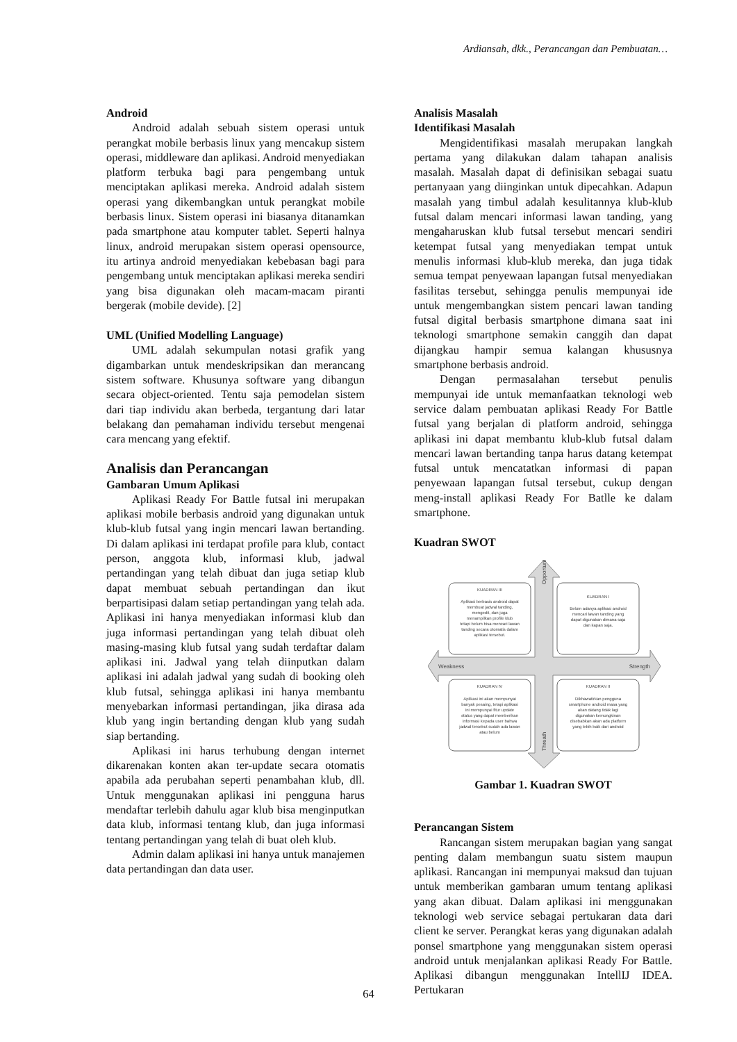Ardiansah, dkk., Perancangan dan Pembuatan…
Android
Android adalah sebuah sistem operasi untuk perangkat mobile berbasis linux yang mencakup sistem operasi, middleware dan aplikasi. Android menyediakan platform terbuka bagi para pengembang untuk menciptakan aplikasi mereka. Android adalah sistem operasi yang dikembangkan untuk perangkat mobile berbasis linux. Sistem operasi ini biasanya ditanamkan pada smartphone atau komputer tablet. Seperti halnya linux, android merupakan sistem operasi opensource, itu artinya android menyediakan kebebasan bagi para pengembang untuk menciptakan aplikasi mereka sendiri yang bisa digunakan oleh macam-macam piranti bergerak (mobile devide). [2]
UML (Unified Modelling Language)
UML adalah sekumpulan notasi grafik yang digambarkan untuk mendeskripsikan dan merancang sistem software. Khusunya software yang dibangun secara object-oriented. Tentu saja pemodelan sistem dari tiap individu akan berbeda, tergantung dari latar belakang dan pemahaman individu tersebut mengenai cara mencang yang efektif.
Analisis dan Perancangan
Gambaran Umum Aplikasi
Aplikasi Ready For Battle futsal ini merupakan aplikasi mobile berbasis android yang digunakan untuk klub-klub futsal yang ingin mencari lawan bertanding. Di dalam aplikasi ini terdapat profile para klub, contact person, anggota klub, informasi klub, jadwal pertandingan yang telah dibuat dan juga setiap klub dapat membuat sebuah pertandingan dan ikut berpartisipasi dalam setiap pertandingan yang telah ada. Aplikasi ini hanya menyediakan informasi klub dan juga informasi pertandingan yang telah dibuat oleh masing-masing klub futsal yang sudah terdaftar dalam aplikasi ini. Jadwal yang telah diinputkan dalam aplikasi ini adalah jadwal yang sudah di booking oleh klub futsal, sehingga aplikasi ini hanya membantu menyebarkan informasi pertandingan, jika dirasa ada klub yang ingin bertanding dengan klub yang sudah siap bertanding.
Aplikasi ini harus terhubung dengan internet dikarenakan konten akan ter-update secara otomatis apabila ada perubahan seperti penambahan klub, dll. Untuk menggunakan aplikasi ini pengguna harus mendaftar terlebih dahulu agar klub bisa menginputkan data klub, informasi tentang klub, dan juga informasi tentang pertandingan yang telah di buat oleh klub.
Admin dalam aplikasi ini hanya untuk manajemen data pertandingan dan data user.
Analisis Masalah
Identifikasi Masalah
Mengidentifikasi masalah merupakan langkah pertama yang dilakukan dalam tahapan analisis masalah. Masalah dapat di definisikan sebagai suatu pertanyaan yang diinginkan untuk dipecahkan. Adapun masalah yang timbul adalah kesulitannya klub-klub futsal dalam mencari informasi lawan tanding, yang mengaharuskan klub futsal tersebut mencari sendiri ketempat futsal yang menyediakan tempat untuk menulis informasi klub-klub mereka, dan juga tidak semua tempat penyewaan lapangan futsal menyediakan fasilitas tersebut, sehingga penulis mempunyai ide untuk mengembangkan sistem pencari lawan tanding futsal digital berbasis smartphone dimana saat ini teknologi smartphone semakin canggih dan dapat dijangkau hampir semua kalangan khususnya smartphone berbasis android.
Dengan permasalahan tersebut penulis mempunyai ide untuk memanfaatkan teknologi web service dalam pembuatan aplikasi Ready For Battle futsal yang berjalan di platform android, sehingga aplikasi ini dapat membantu klub-klub futsal dalam mencari lawan bertanding tanpa harus datang ketempat futsal untuk mencatatkan informasi di papan penyewaan lapangan futsal tersebut, cukup dengan meng-install aplikasi Ready For Batlle ke dalam smartphone.
Kuadran SWOT
KUADRAN III
Aplikasi berbasis android dapat
membuat jadwal tanding,
mengedit, dan juga
menampilkan profile klub
tetapi belum bisa mencari lawan
tanding secara otomatis dalam
aplikasi tersebut.
KUADRAN I
Belum adanya aplikasi android
mencari lawan tanding yang
dapat digunakan dimana saja
dan kapan saja.
KUADRAN IV
Aplikasi ini akan mempunyai
banyak pesaing, tetapi aplikasi
ini mempunyai fitur update
status yang dapat memberikan
informasi kepada user bahwa
jadwal tersebut sudah ada lawan
atau belum
KUADRAN II
Dikhawatirkan pengguna
smartphone android masa yang
akan datang tidak lagi
digunakan kemungkinan
disebabkan akan ada platform
yang lebih baik dari android
Weakness
Strength
Opportunity
Threath
Gambar 1. Kuadran SWOT
Perancangan Sistem
Rancangan sistem merupakan bagian yang sangat penting dalam membangun suatu sistem maupun aplikasi. Rancangan ini mempunyai maksud dan tujuan untuk memberikan gambaran umum tentang aplikasi yang akan dibuat. Dalam aplikasi ini menggunakan teknologi web service sebagai pertukaran data dari client ke server. Perangkat keras yang digunakan adalah ponsel smartphone yang menggunakan sistem operasi android untuk menjalankan aplikasi Ready For Battle. Aplikasi dibangun menggunakan IntellIJ IDEA. Pertukaran
64